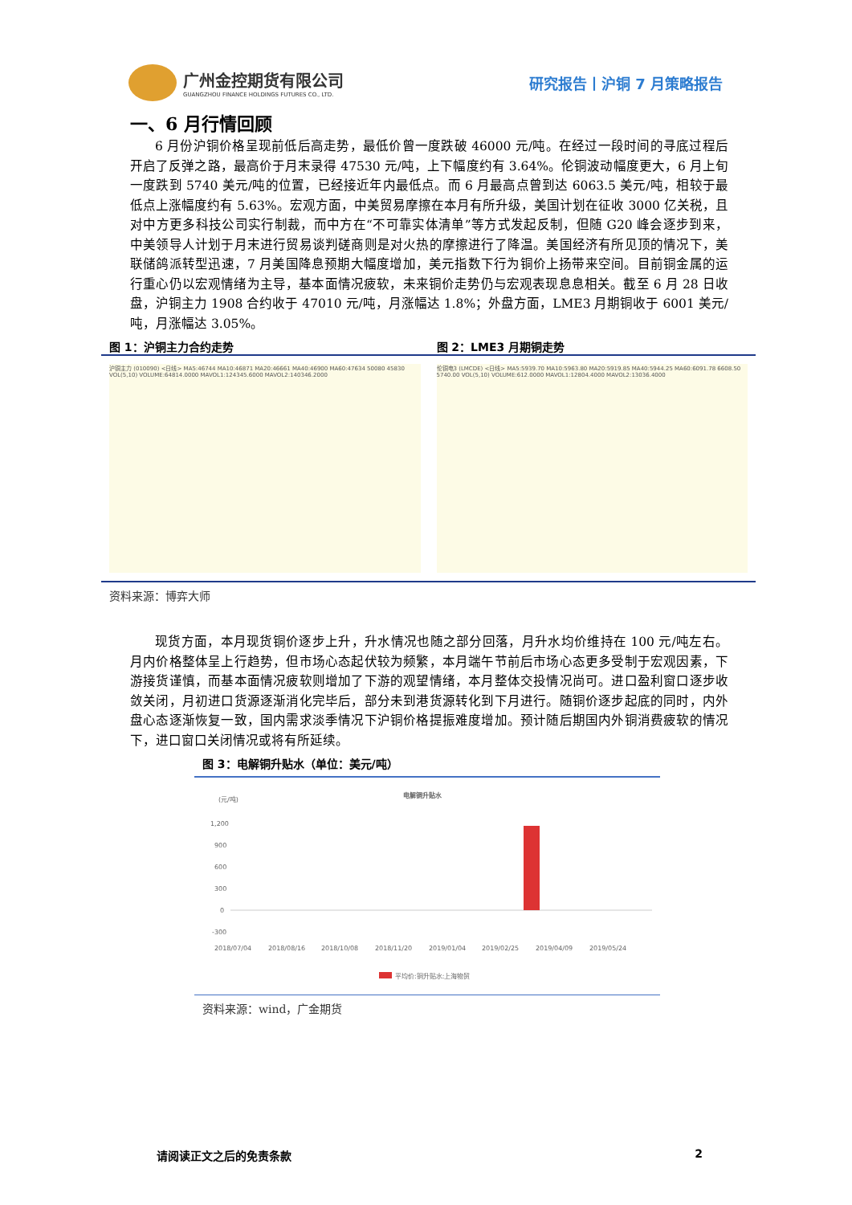广州金控期货有限公司
GUANGZHOU FINANCE HOLDINGS FUTURES CO., LTD.
研究报告丨沪铜 7 月策略报告
一、6 月行情回顾
6 月份沪铜价格呈现前低后高走势，最低价曾一度跌破 46000 元/吨。在经过一段时间的寻底过程后开启了反弹之路，最高价于月末录得 47530 元/吨，上下幅度约有 3.64%。伦铜波动幅度更大，6 月上旬一度跌到 5740 美元/吨的位置，已经接近年内最低点。而 6 月最高点曾到达 6063.5 美元/吨，相较于最低点上涨幅度约有 5.63%。宏观方面，中美贸易摩擦在本月有所升级，美国计划在征收 3000 亿关税，且对中方更多科技公司实行制裁，而中方在“不可靠实体清单”等方式发起反制，但随 G20 峰会逐步到来，中美领导人计划于月末进行贸易谈判磋商则是对火热的摩擦进行了降温。美国经济有所见顶的情况下，美联储鸽派转型迅速，7 月美国降息预期大幅度增加，美元指数下行为铜价上扬带来空间。目前铜金属的运行重心仍以宏观情绪为主导，基本面情况疲软，未来铜价走势仍与宏观表现息息相关。截至 6 月 28 日收盘，沪铜主力 1908 合约收于 47010 元/吨，月涨幅达 1.8%；外盘方面，LME3 月期铜收于 6001 美元/吨，月涨幅达 3.05%。
图 1：沪铜主力合约走势 图 2：LME3 月期铜走势
沪铜主力 (010090) <日线> MA5:46744 MA10:46871 MA20:46661 MA40:46900 MA60:47634 50080 45830 VOL(5,10) VOLUME:64814.0000 MAVOL1:124345.6000 MAVOL2:140346.2000
伦铜电3 (LMCDE) <日线> MA5:5939.70 MA10:5963.80 MA20:5919.85 MA40:5944.25 MA60:6091.78 6608.50 5740.00 VOL(5,10) VOLUME:612.0000 MAVOL1:12804.4000 MAVOL2:13036.4000
资料来源：博弈大师
现货方面，本月现货铜价逐步上升，升水情况也随之部分回落，月升水均价维持在 100 元/吨左右。月内价格整体呈上行趋势，但市场心态起伏较为频繁，本月端午节前后市场心态更多受制于宏观因素，下游接货谨慎，而基本面情况疲软则增加了下游的观望情绪，本月整体交投情况尚可。进口盈利窗口逐步收敛关闭，月初进口货源逐渐消化完毕后，部分未到港货源转化到下月进行。随铜价逐步起底的同时，内外盘心态逐渐恢复一致，国内需求淡季情况下沪铜价格提振难度增加。预计随后期国内外铜消费疲软的情况下，进口窗口关闭情况或将有所延续。
图 3：电解铜升贴水（单位：美元/吨）
(元/吨)
电解铜升贴水
1,200
900
600
300
0
-300
2018/07/04
2018/08/16
2018/10/08
2018/11/20
2019/01/04
2019/02/25
2019/04/09
2019/05/24
平均价:铜升贴水:上海物贸
资料来源：wind，广金期货
请阅读正文之后的免责条款 2